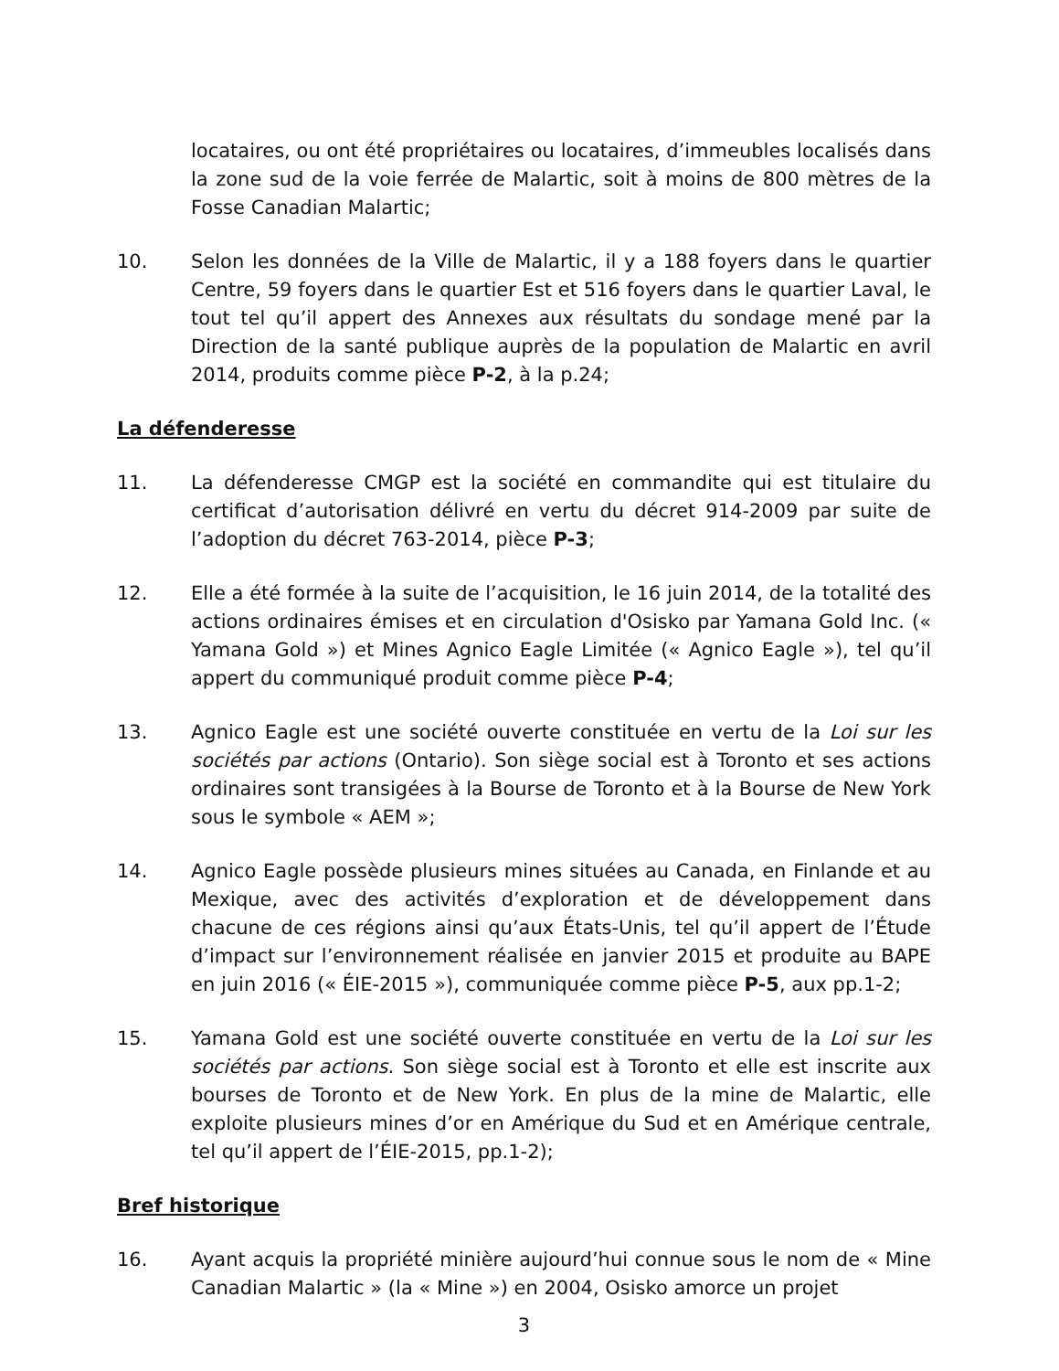locataires, ou ont été propriétaires ou locataires, d’immeubles localisés dans la zone sud de la voie ferrée de Malartic, soit à moins de 800 mètres de la Fosse Canadian Malartic;
10. Selon les données de la Ville de Malartic, il y a 188 foyers dans le quartier Centre, 59 foyers dans le quartier Est et 516 foyers dans le quartier Laval, le tout tel qu’il appert des Annexes aux résultats du sondage mené par la Direction de la santé publique auprès de la population de Malartic en avril 2014, produits comme pièce P-2, à la p.24;
La défenderesse
11. La défenderesse CMGP est la société en commandite qui est titulaire du certificat d’autorisation délivré en vertu du décret 914-2009 par suite de l’adoption du décret 763-2014, pièce P-3;
12. Elle a été formée à la suite de l’acquisition, le 16 juin 2014, de la totalité des actions ordinaires émises et en circulation d'Osisko par Yamana Gold Inc. (« Yamana Gold ») et Mines Agnico Eagle Limitée (« Agnico Eagle »), tel qu’il appert du communiqué produit comme pièce P-4;
13. Agnico Eagle est une société ouverte constituée en vertu de la Loi sur les sociétés par actions (Ontario). Son siège social est à Toronto et ses actions ordinaires sont transigées à la Bourse de Toronto et à la Bourse de New York sous le symbole « AEM »;
14. Agnico Eagle possède plusieurs mines situées au Canada, en Finlande et au Mexique, avec des activités d’exploration et de développement dans chacune de ces régions ainsi qu’aux États-Unis, tel qu’il appert de l’Étude d’impact sur l’environnement réalisée en janvier 2015 et produite au BAPE en juin 2016 (« ÉIE-2015 »), communiquée comme pièce P-5, aux pp.1-2;
15. Yamana Gold est une société ouverte constituée en vertu de la Loi sur les sociétés par actions. Son siège social est à Toronto et elle est inscrite aux bourses de Toronto et de New York. En plus de la mine de Malartic, elle exploite plusieurs mines d’or en Amérique du Sud et en Amérique centrale, tel qu’il appert de l’ÉIE-2015, pp.1-2);
Bref historique
16. Ayant acquis la propriété minière aujourd’hui connue sous le nom de « Mine Canadian Malartic » (la « Mine ») en 2004, Osisko amorce un projet
3